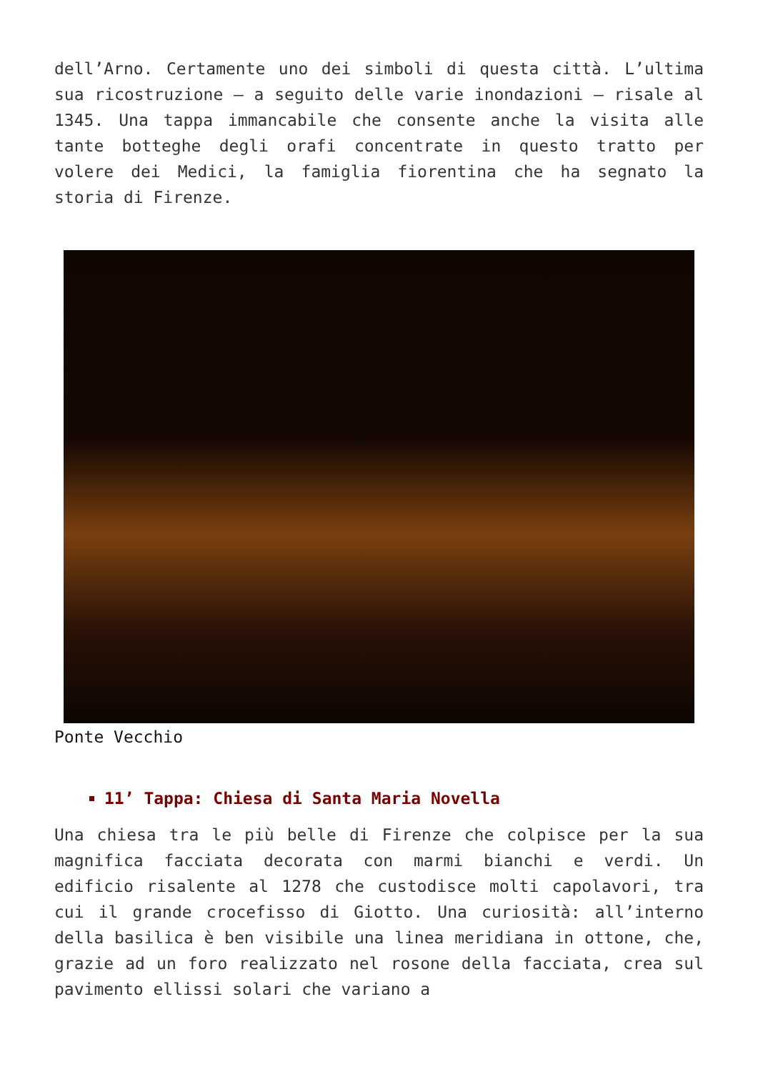dell’Arno. Certamente uno dei simboli di questa città. L’ultima sua ricostruzione – a seguito delle varie inondazioni – risale al 1345. Una tappa immancabile che consente anche la visita alle tante botteghe degli orafi concentrate in questo tratto per volere dei Medici, la famiglia fiorentina che ha segnato la storia di Firenze.
Ponte Vecchio
11’ Tappa: Chiesa di Santa Maria Novella
Una chiesa tra le più belle di Firenze che colpisce per la sua magnifica facciata decorata con marmi bianchi e verdi. Un edificio risalente al 1278 che custodisce molti capolavori, tra cui il grande crocefisso di Giotto. Una curiosità: all’interno della basilica è ben visibile una linea meridiana in ottone, che, grazie ad un foro realizzato nel rosone della facciata, crea sul pavimento ellissi solari che variano a